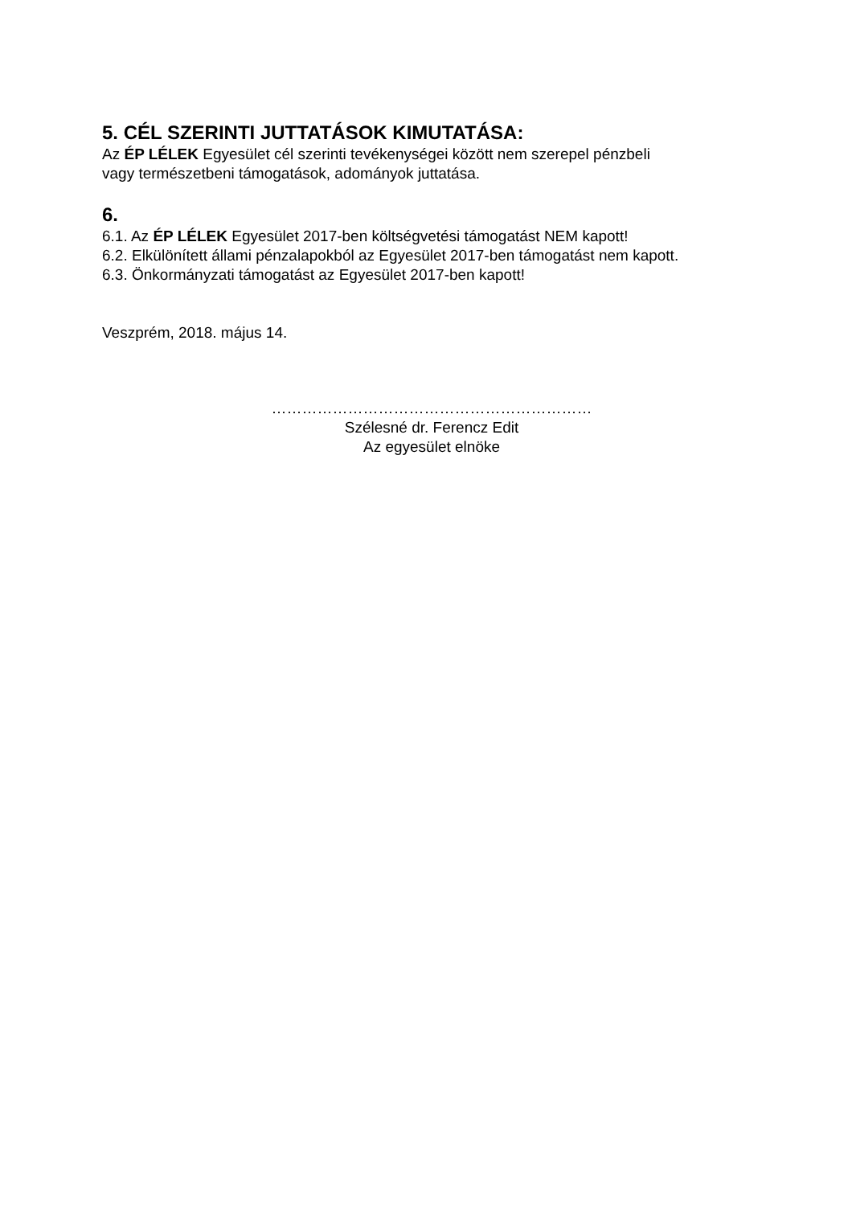5. CÉL SZERINTI JUTTATÁSOK KIMUTATÁSA:
Az ÉP LÉLEK Egyesület cél szerinti tevékenységei között nem szerepel pénzbeli
vagy természetbeni támogatások, adományok juttatása.
6.
6.1. Az ÉP LÉLEK Egyesület 2017-ben költségvetési támogatást NEM kapott!
6.2. Elkülönített állami pénzalapokból az Egyesület 2017-ben támogatást nem kapott.
6.3. Önkormányzati támogatást az Egyesület 2017-ben kapott!
Veszprém, 2018. május 14.
………………………………………………………
Szélesné dr. Ferencz Edit
Az egyesület elnöke